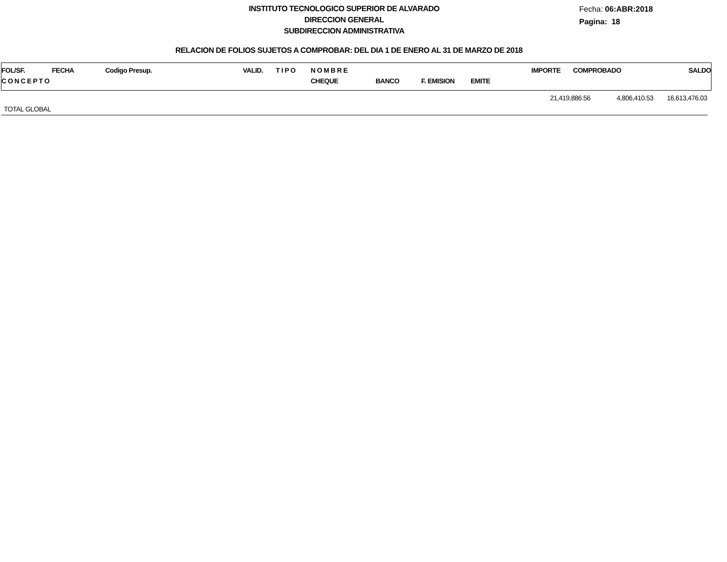INSTITUTO TECNOLOGICO SUPERIOR DE ALVARADO
DIRECCION GENERAL
SUBDIRECCION ADMINISTRATIVA
Fecha: 06:ABR:2018
Pagina: 18
RELACION DE FOLIOS SUJETOS A COMPROBAR: DEL DIA 1 DE ENERO AL 31 DE MARZO DE 2018
| FOL/SF. | FECHA | Codigo Presup. | VALID. | T I P O | N O M B R E | | | | IMPORTE | COMPROBADO | SALDO |
| C O N C E P T O | | | | | CHEQUE | BANCO | F. EMISION | EMITE | | | |
| | 21,419,886.56 | 4,806,410.53 | 16,613,476.03 |
| TOTAL GLOBAL | | | |